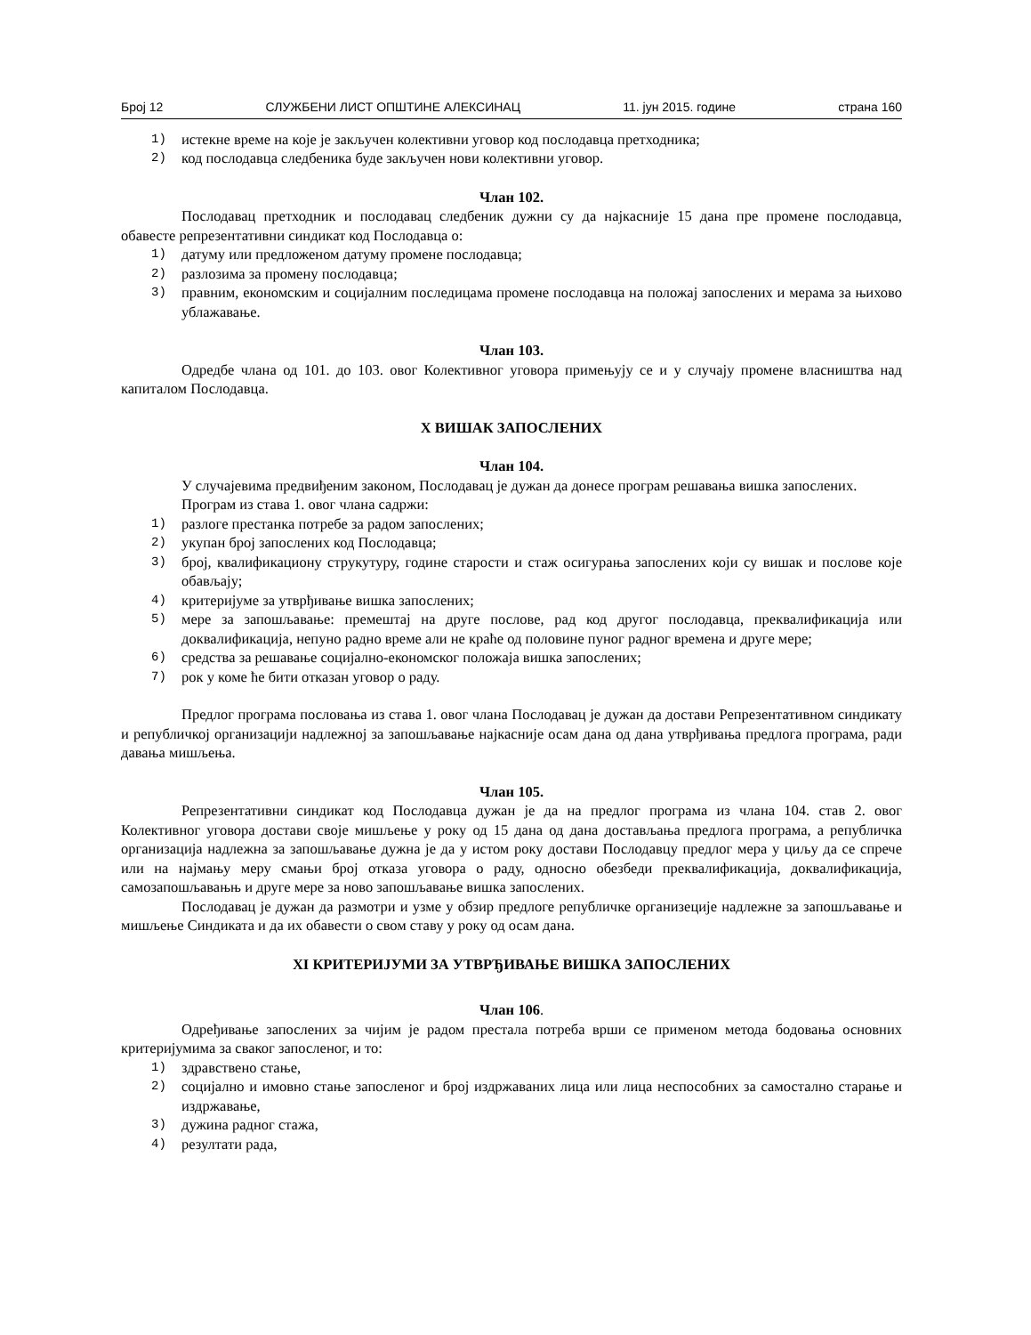Број 12 СЛУЖБЕНИ ЛИСТ ОПШТИНЕ АЛЕКСИНАЦ 11. јун 2015. године страна 160
1) истекне време на које је закључен колективни уговор код послодавца претходника;
2) код послодавца следбеника буде закључен нови колективни уговор.
Члан 102.
Послодавац претходник и послодавац следбеник дужни су да најкасније 15 дана пре промене послодавца, обавесте репрезентативни синдикат код Послодавца о:
1) датуму или предложеном датуму промене послодавца;
2) разлозима за промену послодавца;
3) правним, економским и социјалним последицама промене послодавца на положај запослених и мерама за њихово ублажавање.
Члан 103.
Одредбе члана од 101. до 103. овог Колективног уговора примењују се и у случају промене власништва над капиталом Послодавца.
X ВИШАК ЗАПОСЛЕНИХ
Члан 104.
У случајевима предвиђеним законом, Послодавац је дужан да донесе програм решавања вишка запослених.
Програм из става 1. овог члана садржи:
1) разлоге престанка потребе за радом запослених;
2) укупан број запослених код Послодавца;
3) број, квалификациону струкутуру, године старости и стаж осигурања запослених који су вишак и послове које обављају;
4) критеријуме за утврђивање вишка запослених;
5) мере за запошљавање: премештај на друге послове, рад код другог послодавца, преквалификација или доквалификација, непуно радно време али не краће од половине пуног радног времена и друге мере;
6) средства за решавање социјално-економског положаја вишка запослених;
7) рок у коме ће бити отказан уговор о раду.
Предлог програма пословања из става 1. овог члана Послодавац је дужан да достави Репрезентативном синдикату и републичкој организацији надлежној за запошљавање најкасније осам дана од дана утврђивања предлога програма, ради давања мишљења.
Члан 105.
Репрезентативни синдикат код Послодавца дужан је да на предлог програма из члана 104. став 2. овог Колективног уговора достави своје мишљење у року од 15 дана од дана достављања предлога програма, а републичка организација надлежна за запошљавање дужна је да у истом року достави Послодавцу предлог мера у циљу да се спрече или на најмању меру смањи број отказа уговора о раду, односно обезбеди преквалификација, доквалификација, самозапошљавањњ и друге мере за ново запошљавање вишка запослених.
Послодавац је дужан да размотри и узме у обзир предлоге републичке организеције надлежне за запошљавање и мишљење Синдиката и да их обавести о свом ставу у року од осам дана.
XI КРИТЕРИЈУМИ ЗА УТВРЂИВАЊЕ ВИШКА ЗАПОСЛЕНИХ
Члан 106.
Одређивање запослених за чијим је радом престала потреба врши се применом метода бодовања основних критеријумима за сваког запосленог, и то:
1) здравствено стање,
2) социјално и имовно стање запосленог и број издржаваних лица или лица неспособних за самостално старање и издржавање,
3) дужина радног стажа,
4) резултати рада,